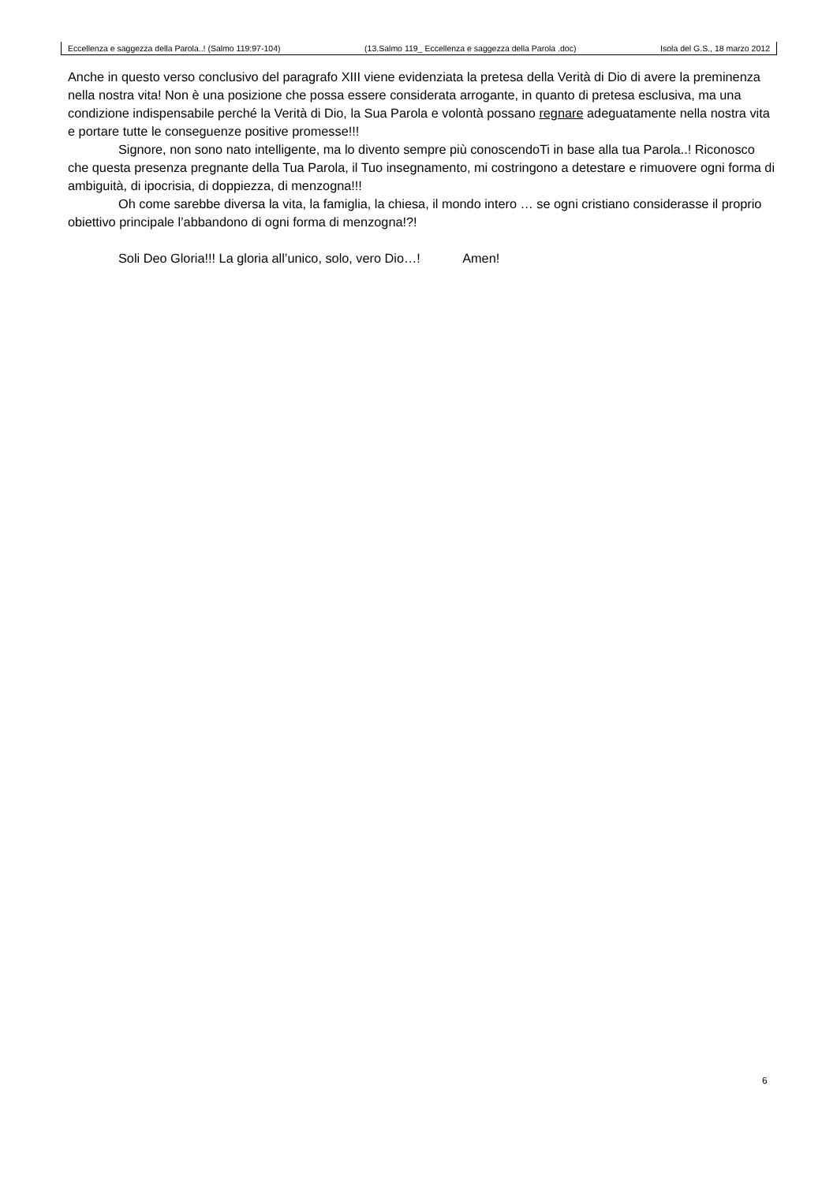Eccellenza e saggezza della Parola..! (Salmo 119:97-104) (13.Salmo 119_ Eccellenza e saggezza della Parola .doc) Isola del G.S., 18 marzo 2012
Anche in questo verso conclusivo del paragrafo XIII viene evidenziata la pretesa della Verità di Dio di avere la preminenza nella nostra vita! Non è una posizione che possa essere considerata arrogante, in quanto di pretesa esclusiva, ma una condizione indispensabile perché la Verità di Dio, la Sua Parola e volontà possano regnare adeguatamente nella nostra vita e portare tutte le conseguenze positive promesse!!!
Signore, non sono nato intelligente, ma lo divento sempre più conoscendoTi in base alla tua Parola..! Riconosco che questa presenza pregnante della Tua Parola, il Tuo insegnamento, mi costringono a detestare e rimuovere ogni forma di ambiguità, di ipocrisia, di doppiezza, di menzogna!!!
Oh come sarebbe diversa la vita, la famiglia, la chiesa, il mondo intero … se ogni cristiano considerasse il proprio obiettivo principale l’abbandono di ogni forma di menzogna!?!
Soli Deo Gloria!!! La gloria all’unico, solo, vero Dio…! Amen!
6